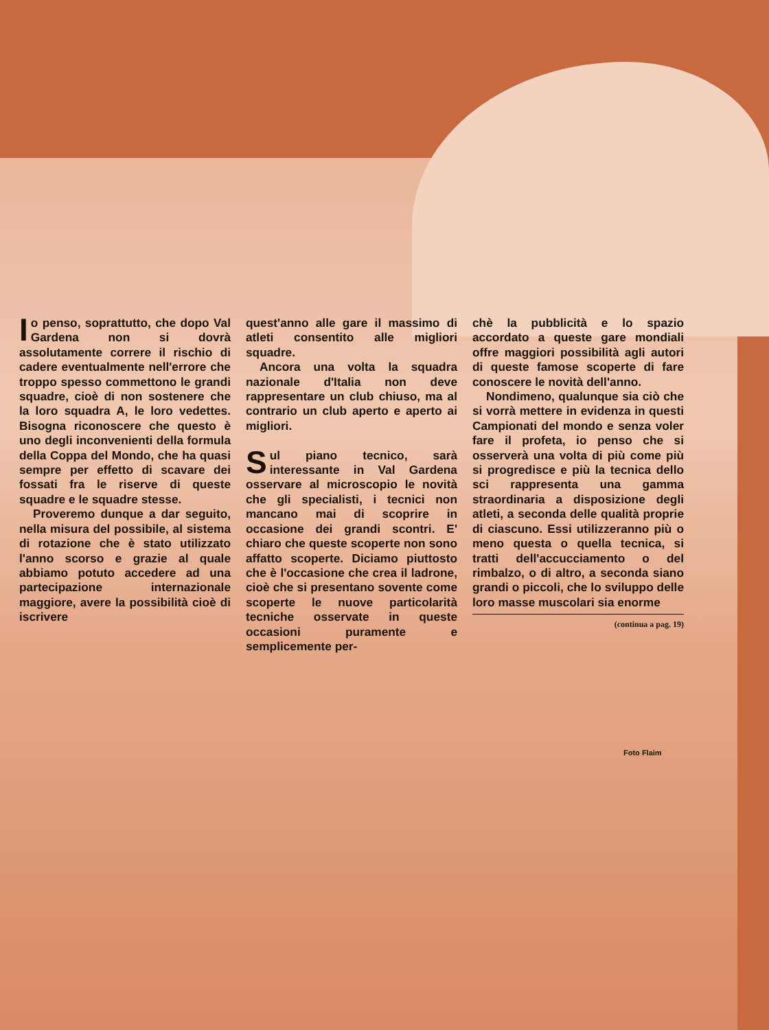Io penso, soprattutto, che dopo Val Gardena non si dovrà assolutamente correre il rischio di cadere eventualmente nell'errore che troppo spesso commettono le grandi squadre, cioè di non sostenere che la loro squadra A, le loro vedettes. Bisogna riconoscere che questo è uno degli inconvenienti della formula della Coppa del Mondo, che ha quasi sempre per effetto di scavare dei fossati fra le riserve di queste squadre e le squadre stesse.
Proveremo dunque a dar seguito, nella misura del possibile, al sistema di rotazione che è stato utilizzato l'anno scorso e grazie al quale abbiamo potuto accedere ad una partecipazione internazionale maggiore, avere la possibilità cioè di iscrivere
quest'anno alle gare il massimo di atleti consentito alle migliori squadre.
Ancora una volta la squadra nazionale d'Italia non deve rappresentare un club chiuso, ma al contrario un club aperto e aperto ai migliori.
Sul piano tecnico, sarà interessante in Val Gardena osservare al microscopio le novità che gli specialisti, i tecnici non mancano mai di scoprire in occasione dei grandi scontri. E' chiaro che queste scoperte non sono affatto scoperte. Diciamo piuttosto che è l'occasione che crea il ladrone, cioè che si presentano sovente come scoperte le nuove particolarità tecniche osservate in queste occasioni puramente e semplicemente per-
chè la pubblicità e lo spazio accordato a queste gare mondiali offre maggiori possibilità agli autori di queste famose scoperte di fare conoscere le novità dell'anno.
Nondimeno, qualunque sia ciò che si vorrà mettere in evidenza in questi Campionati del mondo e senza voler fare il profeta, io penso che si osserverà una volta di più come più si progredisce e più la tecnica dello sci rappresenta una gamma straordinaria a disposizione degli atleti, a seconda delle qualità proprie di ciascuno. Essi utilizzeranno più o meno questa o quella tecnica, si tratti dell'accucciamento o del rimbalzo, o di altro, a seconda siano grandi o piccoli, che lo sviluppo delle loro masse muscolari sia enorme
(continua a pag. 19)
Foto Flaim